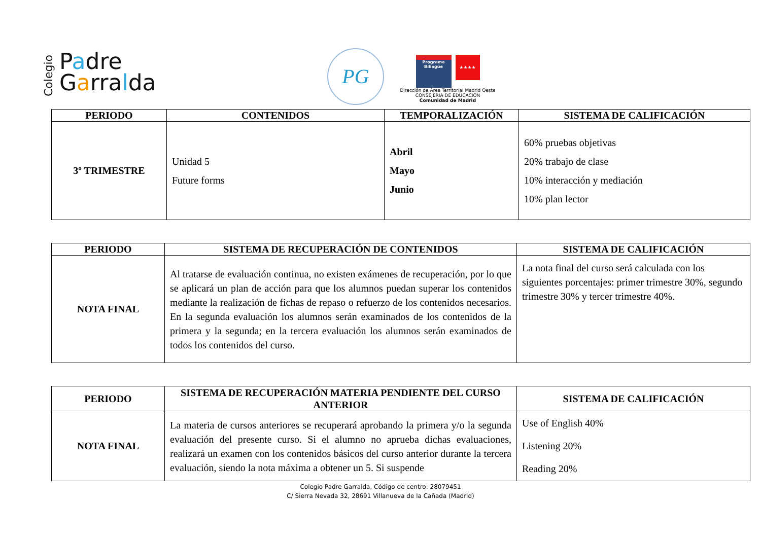Colegio Padre
Garralda
PG
Programa Bilingüe ★★★★
Dirección de Área Territorial Madrid Oeste
CONSEJERIA DE EDUCACIÓN
Comunidad de Madrid
| PERIODO | CONTENIDOS | TEMPORALIZACIÓN | SISTEMA DE CALIFICACIÓN |
| --- | --- | --- | --- |
| 3º TRIMESTRE | Unidad 5 Future forms | Abril Mayo Junio | 60% pruebas objetivas 20% trabajo de clase 10% interacción y mediación 10% plan lector |
| PERIODO | SISTEMA DE RECUPERACIÓN DE CONTENIDOS | SISTEMA DE CALIFICACIÓN |
| --- | --- | --- |
| NOTA FINAL | Al tratarse de evaluación continua, no existen exámenes de recuperación, por lo que se aplicará un plan de acción para que los alumnos puedan superar los contenidos mediante la realización de fichas de repaso o refuerzo de los contenidos necesarios. En la segunda evaluación los alumnos serán examinados de los contenidos de la primera y la segunda; en la tercera evaluación los alumnos serán examinados de todos los contenidos del curso. | La nota final del curso será calculada con los siguientes porcentajes: primer trimestre 30%, segundo trimestre 30% y tercer trimestre 40%. |
| PERIODO | SISTEMA DE RECUPERACIÓN MATERIA PENDIENTE DEL CURSO ANTERIOR | SISTEMA DE CALIFICACIÓN |
| --- | --- | --- |
| NOTA FINAL | La materia de cursos anteriores se recuperará aprobando la primera y/o la segunda evaluación del presente curso. Si el alumno no aprueba dichas evaluaciones, realizará un examen con los contenidos básicos del curso anterior durante la tercera evaluación, siendo la nota máxima a obtener un 5. Si suspende | Use of English 40% Listening 20% Reading 20% |
Colegio Padre Garralda, Código de centro: 28079451
C/ Sierra Nevada 32, 28691 Villanueva de la Cañada (Madrid)